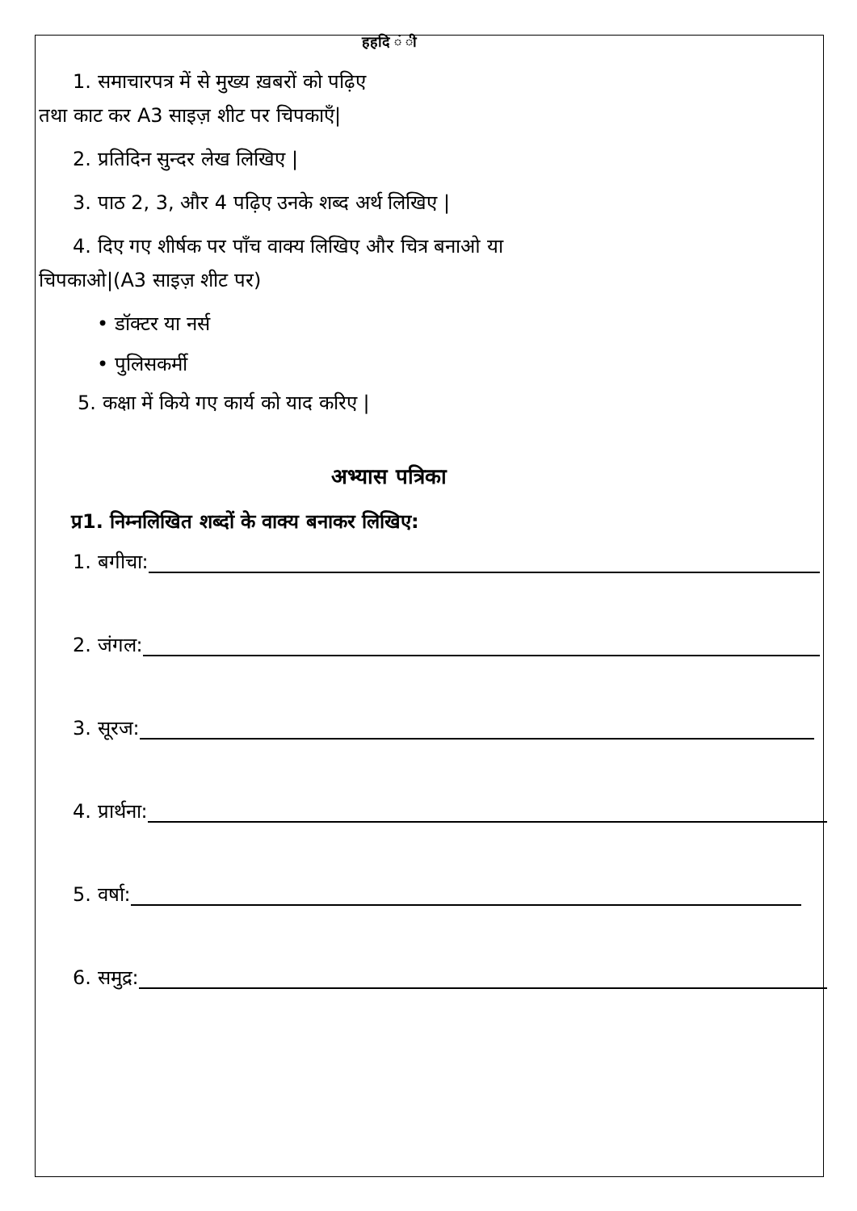हहदि ं ी
1. समाचारपत्र में से मुख्य ख़बरों को पढ़िए
तथा काट कर A3 साइज़ शीट पर चिपकाएँ|
2. प्रतिदिन सुन्दर लेख लिखिए |
3. पाठ 2, 3, और 4 पढ़िए उनके शब्द अर्थ लिखिए |
4. दिए गए शीर्षक पर पाँच वाक्य लिखिए और चित्र बनाओ या
चिपकाओ|(A3 साइज़ शीट पर)
• डॉक्टर या नर्स
• पुलिसकर्मी
5. कक्षा में किये गए कार्य को याद करिए |
अभ्यास पत्रिका
प्र1. निम्नलिखित शब्दों के वाक्य बनाकर लिखिए:
1. बगीचा:
2. जंगल:
3. सूरज:
4. प्रार्थना:
5. वर्षा:
6. समुद्र: